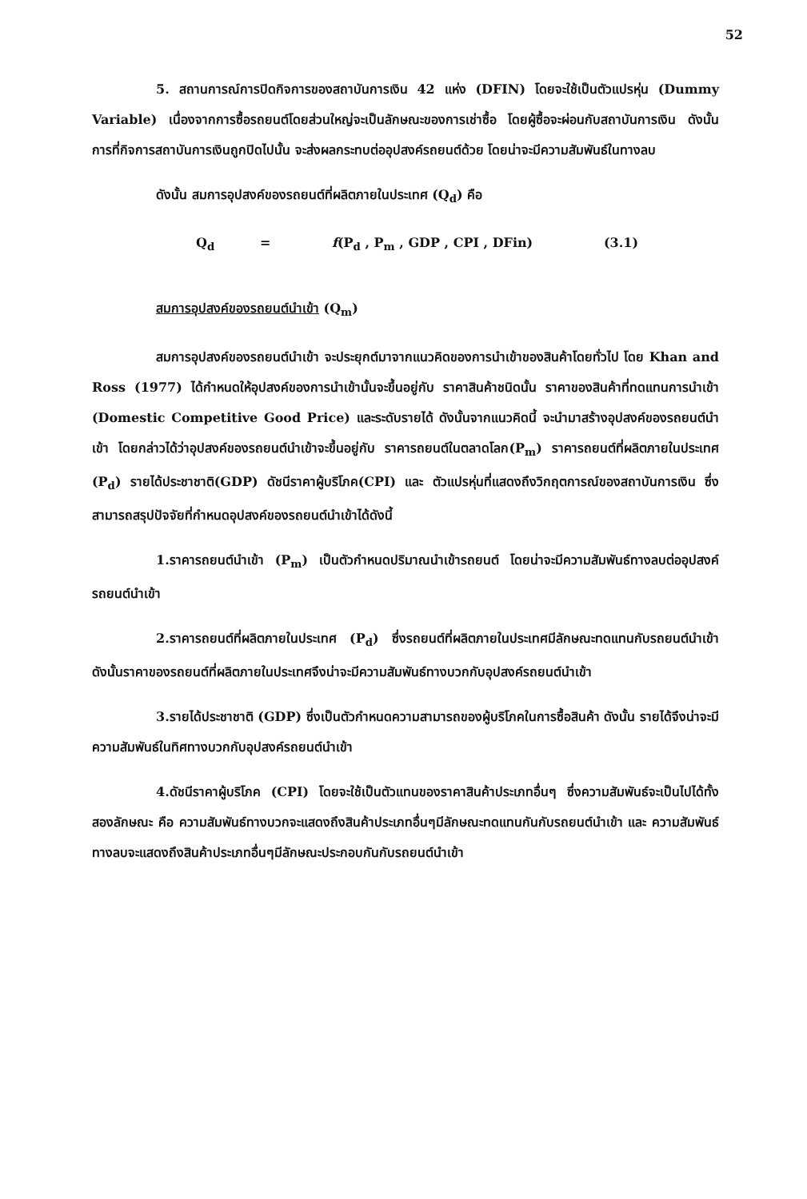52
5. สถานการณ์การปิดกิจการของสถาบันการเงิน 42 แห่ง (DFIN) โดยจะใช้เป็นตัวแปรหุ่น (Dummy Variable) เนื่องจากการซื้อรถยนต์โดยส่วนใหญ่จะเป็นลักษณะของการเช่าซื้อ โดยผู้ซื้อจะผ่อนกับสถาบันการเงิน ดังนั้น การที่กิจการสถาบันการเงินถูกปิดไปนั้น จะส่งผลกระทบต่ออุปสงค์รถยนต์ด้วย โดยน่าจะมีความสัมพันธ์ในทางลบ
ดังนั้น สมการอุปสงค์ของรถยนต์ที่ผลิตภายในประเทศ (Q<sub>d</sub>) คือ
Q<sub>d</sub> = f(P<sub>d</sub> , P<sub>m</sub> , GDP , CPI , DFin) (3.1)
สมการอุปสงค์ของรถยนต์นำเข้า (Q<sub>m</sub>)
สมการอุปสงค์ของรถยนต์นำเข้า จะประยุกต์มาจากแนวคิดของการนำเข้าของสินค้าโดยทั่วไป โดย Khan and Ross (1977) ได้กำหนดให้อุปสงค์ของการนำเข้านั้นจะขึ้นอยู่กับ ราคาสินค้าชนิดนั้น ราคาของสินค้าที่ทดแทนการนำเข้า (Domestic Competitive Good Price) และระดับรายได้ ดังนั้นจากแนวคิดนี้ จะนำมาสร้างอุปสงค์ของรถยนต์นำเข้า โดยกล่าวได้ว่าอุปสงค์ของรถยนต์นำเข้าจะขึ้นอยู่กับ ราคารถยนต์ในตลาดโลก(P<sub>m</sub>) ราคารถยนต์ที่ผลิตภายในประเทศ (P<sub>d</sub>) รายได้ประชาชาติ(GDP) ดัชนีราคาผู้บริโภค(CPI) และ ตัวแปรหุ่นที่แสดงถึงวิกฤตการณ์ของสถาบันการเงิน ซึ่งสามารถสรุปปัจจัยที่กำหนดอุปสงค์ของรถยนต์นำเข้าได้ดังนี้
1.ราคารถยนต์นำเข้า (P<sub>m</sub>) เป็นตัวกำหนดปริมาณนำเข้ารถยนต์ โดยน่าจะมีความสัมพันธ์ทางลบต่ออุปสงค์รถยนต์นำเข้า
2.ราคารถยนต์ที่ผลิตภายในประเทศ (P<sub>d</sub>) ซึ่งรถยนต์ที่ผลิตภายในประเทศมีลักษณะทดแทนกับรถยนต์นำเข้า ดังนั้นราคาของรถยนต์ที่ผลิตภายในประเทศจึงน่าจะมีความสัมพันธ์ทางบวกกับอุปสงค์รถยนต์นำเข้า
3.รายได้ประชาชาติ (GDP) ซึ่งเป็นตัวกำหนดความสามารถของผู้บริโภคในการซื้อสินค้า ดังนั้น รายได้จึงน่าจะมีความสัมพันธ์ในทิศทางบวกกับอุปสงค์รถยนต์นำเข้า
4.ดัชนีราคาผู้บริโภค (CPI) โดยจะใช้เป็นตัวแทนของราคาสินค้าประเภทอื่นๆ ซึ่งความสัมพันธ์จะเป็นไปได้ทั้งสองลักษณะ คือ ความสัมพันธ์ทางบวกจะแสดงถึงสินค้าประเภทอื่นๆมีลักษณะทดแทนกันกับรถยนต์นำเข้า และ ความสัมพันธ์ทางลบจะแสดงถึงสินค้าประเภทอื่นๆมีลักษณะประกอบกันกับรถยนต์นำเข้า